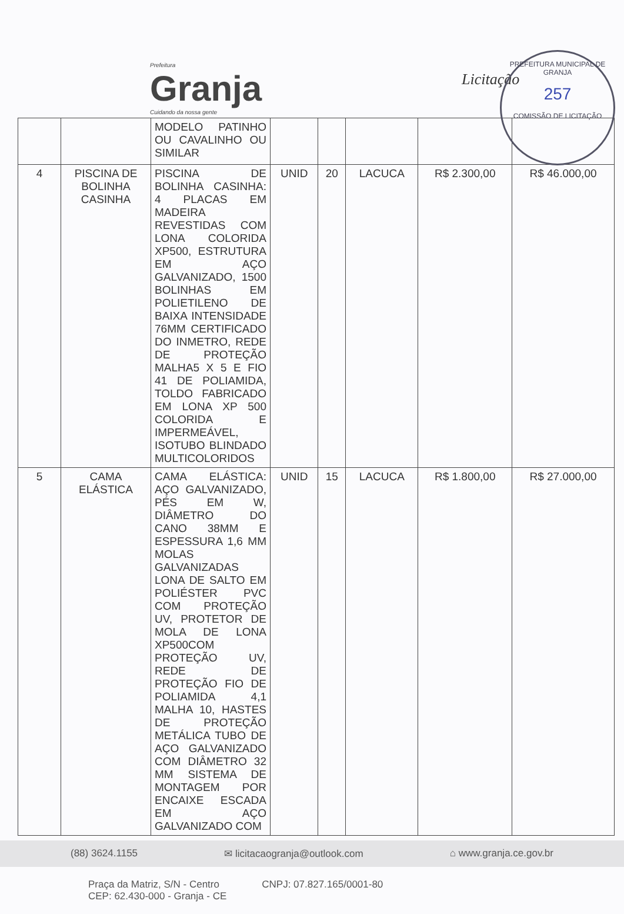Prefeitura
Granja
Cuidando da nossa gente
Licitação
PREFEITURA MUNICIPAL DE GRANJA
257
COMISSÃO DE LICITAÇÃO
| | | MODELO PATINHO OU CAVALINHO OU SIMILAR | | | | | |
| 4 | PISCINA DE BOLINHA CASINHA | PISCINA DE BOLINHA CASINHA: 4 PLACAS EM MADEIRA REVESTIDAS COM LONA COLORIDA XP500, ESTRUTURA EM AÇO GALVANIZADO, 1500 BOLINHAS EM POLIETILENO DE BAIXA INTENSIDADE 76MM CERTIFICADO DO INMETRO, REDE DE PROTEÇÃO MALHA5 X 5 E FIO 41 DE POLIAMIDA, TOLDO FABRICADO EM LONA XP 500 COLORIDA E IMPERMEÁVEL, ISOTUBO BLINDADO MULTICOLORIDOS | UNID | 20 | LACUCA | R$ 2.300,00 | R$ 46.000,00 |
| 5 | CAMA ELÁSTICA | CAMA ELÁSTICA: AÇO GALVANIZADO, PÉS EM W, DIÂMETRO DO CANO 38MM E ESPESSURA 1,6 MM MOLAS GALVANIZADAS LONA DE SALTO EM POLIÉSTER PVC COM PROTEÇÃO UV, PROTETOR DE MOLA DE LONA XP500COM PROTEÇÃO UV, REDE DE PROTEÇÃO FIO DE POLIAMIDA 4,1 MALHA 10, HASTES DE PROTEÇÃO METÁLICA TUBO DE AÇO GALVANIZADO COM DIÂMETRO 32 MM SISTEMA DE MONTAGEM POR ENCAIXE ESCADA EM AÇO GALVANIZADO COM | UNID | 15 | LACUCA | R$ 1.800,00 | R$ 27.000,00 |
(88) 3624.1155 ✉ licitacaogranja@outlook.com ⌂ www.granja.ce.gov.br
Praça da Matriz, S/N - Centro
CEP: 62.430-000 - Granja - CE CNPJ: 07.827.165/0001-80